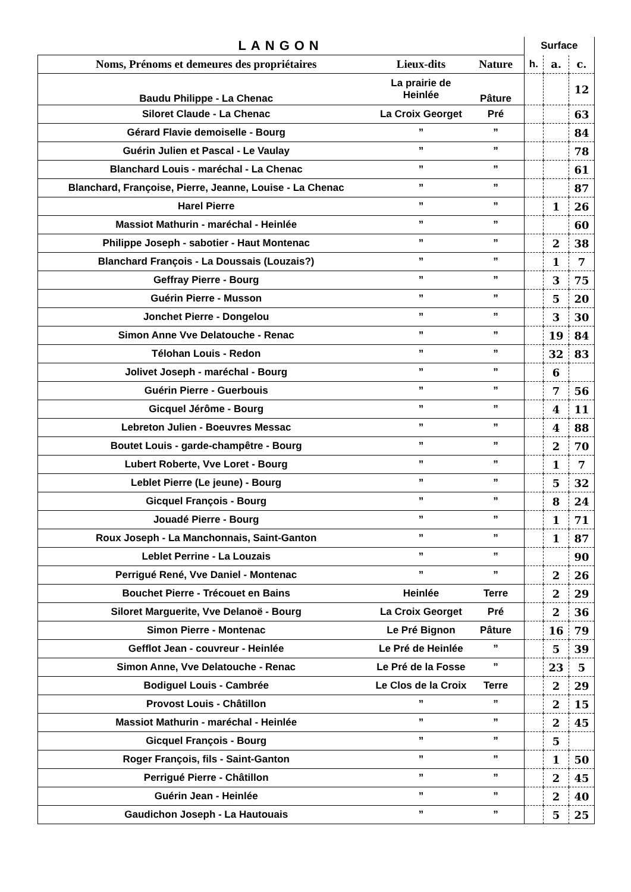| LANGON | | | Surface | | |
| Noms, Prénoms et demeures des propriétaires | Lieux-dits | Nature | h. | a. | c. |
| Baudu Philippe - La Chenac | La prairie de Heinlée | Pâture | | | 12 |
| Siloret Claude - La Chenac | La Croix Georget | Pré | | | 63 |
| Gérard Flavie demoiselle - Bourg | ” | ” | | | 84 |
| Guérin Julien et Pascal - Le Vaulay | ” | ” | | | 78 |
| Blanchard Louis - maréchal - La Chenac | ” | ” | | | 61 |
| Blanchard, Françoise, Pierre, Jeanne, Louise - La Chenac | ” | ” | | | 87 |
| Harel Pierre | ” | ” | | 1 | 26 |
| Massiot Mathurin - maréchal - Heinlée | ” | ” | | | 60 |
| Philippe Joseph - sabotier - Haut Montenac | ” | ” | | 2 | 38 |
| Blanchard François - La Doussais (Louzais?) | ” | ” | | 1 | 7 |
| Geffray Pierre - Bourg | ” | ” | | 3 | 75 |
| Guérin Pierre - Musson | ” | ” | | 5 | 20 |
| Jonchet Pierre - Dongelou | ” | ” | | 3 | 30 |
| Simon Anne Vve Delatouche - Renac | ” | ” | | 19 | 84 |
| Télohan Louis - Redon | ” | ” | | 32 | 83 |
| Jolivet Joseph - maréchal - Bourg | ” | ” | | 6 | |
| Guérin Pierre - Guerbouis | ” | ” | | 7 | 56 |
| Gicquel Jérôme - Bourg | ” | ” | | 4 | 11 |
| Lebreton Julien - Boeuvres Messac | ” | ” | | 4 | 88 |
| Boutet Louis - garde-champêtre - Bourg | ” | ” | | 2 | 70 |
| Lubert Roberte, Vve Loret - Bourg | ” | ” | | 1 | 7 |
| Leblet Pierre (Le jeune) - Bourg | ” | ” | | 5 | 32 |
| Gicquel François - Bourg | ” | ” | | 8 | 24 |
| Jouadé Pierre - Bourg | ” | ” | | 1 | 71 |
| Roux Joseph - La Manchonnais, Saint-Ganton | ” | ” | | 1 | 87 |
| Leblet Perrine - La Louzais | ” | ” | | | 90 |
| Perrigué René, Vve Daniel - Montenac | ” | ” | | 2 | 26 |
| Bouchet Pierre - Trécouet en Bains | Heinlée | Terre | | 2 | 29 |
| Siloret Marguerite, Vve Delanoë - Bourg | La Croix Georget | Pré | | 2 | 36 |
| Simon Pierre - Montenac | Le Pré Bignon | Pâture | | 16 | 79 |
| Gefflot Jean - couvreur - Heinlée | Le Pré de Heinlée | ” | | 5 | 39 |
| Simon Anne, Vve Delatouche - Renac | Le Pré de la Fosse | ” | | 23 | 5 |
| Bodiguel Louis - Cambrée | Le Clos de la Croix | Terre | | 2 | 29 |
| Provost Louis - Châtillon | ” | ” | | 2 | 15 |
| Massiot Mathurin - maréchal - Heinlée | ” | ” | | 2 | 45 |
| Gicquel François - Bourg | ” | ” | | 5 | |
| Roger François, fils - Saint-Ganton | ” | ” | | 1 | 50 |
| Perrigué Pierre - Châtillon | ” | ” | | 2 | 45 |
| Guérin Jean - Heinlée | ” | ” | | 2 | 40 |
| Gaudichon Joseph - La Hautouais | ” | ” | | 5 | 25 |